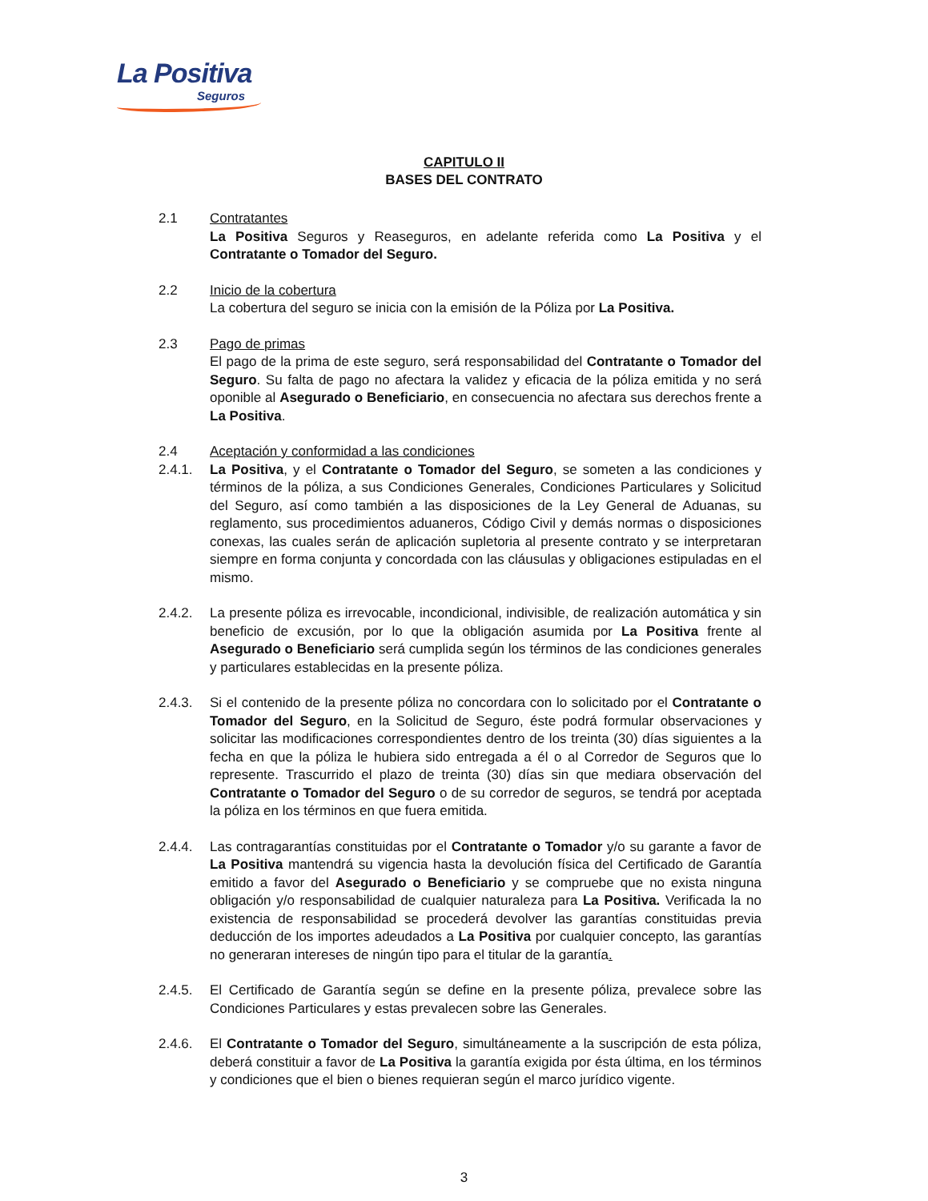La Positiva
Seguros
CAPITULO II
BASES DEL CONTRATO
2.1 Contratantes
La Positiva Seguros y Reaseguros, en adelante referida como La Positiva y el Contratante o Tomador del Seguro.
2.2 Inicio de la cobertura
La cobertura del seguro se inicia con la emisión de la Póliza por La Positiva.
2.3 Pago de primas
El pago de la prima de este seguro, será responsabilidad del Contratante o Tomador del Seguro. Su falta de pago no afectara la validez y eficacia de la póliza emitida y no será oponible al Asegurado o Beneficiario, en consecuencia no afectara sus derechos frente a La Positiva.
2.4 Aceptación y conformidad a las condiciones
2.4.1. La Positiva, y el Contratante o Tomador del Seguro, se someten a las condiciones y términos de la póliza, a sus Condiciones Generales, Condiciones Particulares y Solicitud del Seguro, así como también a las disposiciones de la Ley General de Aduanas, su reglamento, sus procedimientos aduaneros, Código Civil y demás normas o disposiciones conexas, las cuales serán de aplicación supletoria al presente contrato y se interpretaran siempre en forma conjunta y concordada con las cláusulas y obligaciones estipuladas en el mismo.
2.4.2. La presente póliza es irrevocable, incondicional, indivisible, de realización automática y sin beneficio de excusión, por lo que la obligación asumida por La Positiva frente al Asegurado o Beneficiario será cumplida según los términos de las condiciones generales y particulares establecidas en la presente póliza.
2.4.3. Si el contenido de la presente póliza no concordara con lo solicitado por el Contratante o Tomador del Seguro, en la Solicitud de Seguro, éste podrá formular observaciones y solicitar las modificaciones correspondientes dentro de los treinta (30) días siguientes a la fecha en que la póliza le hubiera sido entregada a él o al Corredor de Seguros que lo represente. Trascurrido el plazo de treinta (30) días sin que mediara observación del Contratante o Tomador del Seguro o de su corredor de seguros, se tendrá por aceptada la póliza en los términos en que fuera emitida.
2.4.4. Las contragarantías constituidas por el Contratante o Tomador y/o su garante a favor de La Positiva mantendrá su vigencia hasta la devolución física del Certificado de Garantía emitido a favor del Asegurado o Beneficiario y se compruebe que no exista ninguna obligación y/o responsabilidad de cualquier naturaleza para La Positiva. Verificada la no existencia de responsabilidad se procederá devolver las garantías constituidas previa deducción de los importes adeudados a La Positiva por cualquier concepto, las garantías no generaran intereses de ningún tipo para el titular de la garantía.
2.4.5. El Certificado de Garantía según se define en la presente póliza, prevalece sobre las Condiciones Particulares y estas prevalecen sobre las Generales.
2.4.6. El Contratante o Tomador del Seguro, simultáneamente a la suscripción de esta póliza, deberá constituir a favor de La Positiva la garantía exigida por ésta última, en los términos y condiciones que el bien o bienes requieran según el marco jurídico vigente.
3